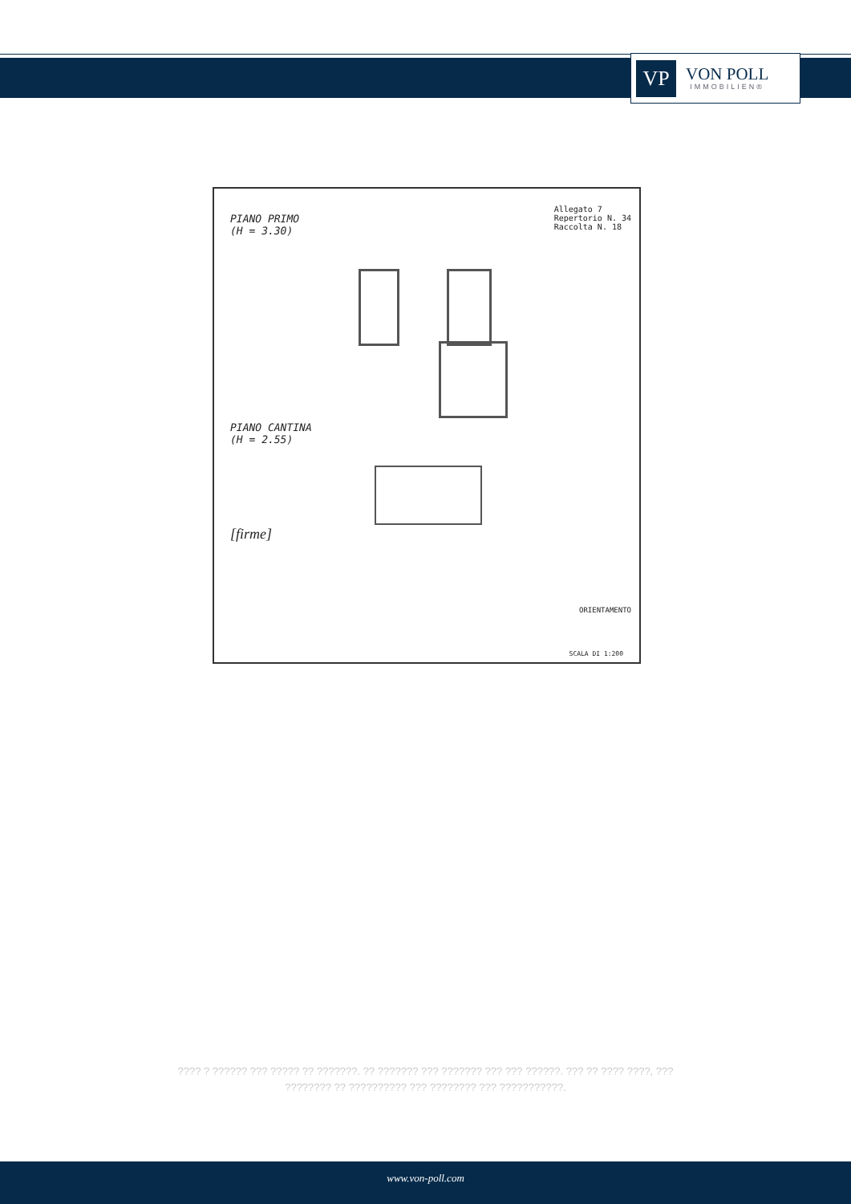VP
VON POLL
IMMOBILIEN®
PIANO PRIMO
(H = 3.30)
Allegato 7
Repertorio N. 34
Raccolta N. 18
PIANO CANTINA
(H = 2.55)
[firme]
ORIENTAMENTO
SCALA DI 1:200
???? ? ?????? ??? ????? ?? ???????. ?? ??????? ??? ??????? ??? ??? ??????. ??? ?? ???? ????, ??? ???????? ?? ?????????? ??? ???????? ??? ???????????.
www.von-poll.com